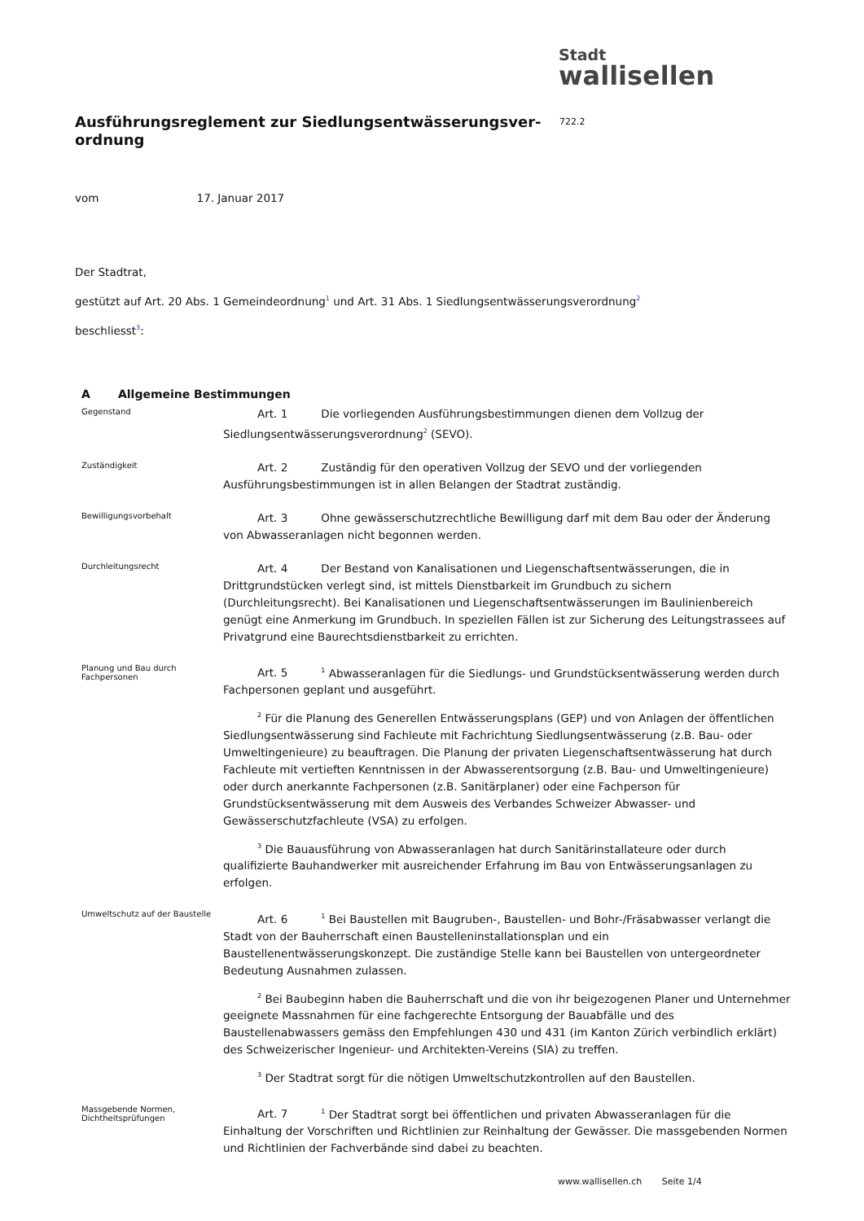Stadt
wallisellen
Ausführungsreglement zur Siedlungsentwässerungsver-ordnung
722.2
vom 17. Januar 2017
Der Stadtrat,
gestützt auf Art. 20 Abs. 1 Gemeindeordnung<sup>1</sup> und Art. 31 Abs. 1 Siedlungsentwässerungsverordnung<sup>2</sup>
beschliesst<sup>3</sup>:
A Allgemeine Bestimmungen
Gegenstand
Art. 1 Die vorliegenden Ausführungsbestimmungen dienen dem Vollzug der Siedlungsentwässerungsverordnung<sup>2</sup> (SEVO).
Zuständigkeit
Art. 2 Zuständig für den operativen Vollzug der SEVO und der vorliegenden Ausführungsbestimmungen ist in allen Belangen der Stadtrat zuständig.
Bewilligungsvorbehalt
Art. 3 Ohne gewässerschutzrechtliche Bewilligung darf mit dem Bau oder der Änderung von Abwasseranlagen nicht begonnen werden.
Durchleitungsrecht
Art. 4 Der Bestand von Kanalisationen und Liegenschaftsentwässerungen, die in Drittgrundstücken verlegt sind, ist mittels Dienstbarkeit im Grundbuch zu sichern (Durchleitungsrecht). Bei Kanalisationen und Liegenschaftsentwässerungen im Baulinienbereich genügt eine Anmerkung im Grundbuch. In speziellen Fällen ist zur Sicherung des Leitungstrassees auf Privatgrund eine Baurechtsdienstbarkeit zu errichten.
Planung und Bau durch Fachpersonen
Art. 5 <sup>1</sup> Abwasseranlagen für die Siedlungs- und Grundstücksentwässerung werden durch Fachpersonen geplant und ausgeführt.
<sup>2</sup> Für die Planung des Generellen Entwässerungsplans (GEP) und von Anlagen der öffentlichen Siedlungsentwässerung sind Fachleute mit Fachrichtung Siedlungsentwässerung (z.B. Bau- oder Umweltingenieure) zu beauftragen. Die Planung der privaten Liegenschaftsentwässerung hat durch Fachleute mit vertieften Kenntnissen in der Abwasserentsorgung (z.B. Bau- und Umweltingenieure) oder durch anerkannte Fachpersonen (z.B. Sanitärplaner) oder eine Fachperson für Grundstücksentwässerung mit dem Ausweis des Verbandes Schweizer Abwasser- und Gewässerschutzfachleute (VSA) zu erfolgen.
<sup>3</sup> Die Bauausführung von Abwasseranlagen hat durch Sanitärinstallateure oder durch qualifizierte Bauhandwerker mit ausreichender Erfahrung im Bau von Entwässerungsanlagen zu erfolgen.
Umweltschutz auf der Baustelle
Art. 6 <sup>1</sup> Bei Baustellen mit Baugruben-, Baustellen- und Bohr-/Fräsabwasser verlangt die Stadt von der Bauherrschaft einen Baustelleninstallationsplan und ein Baustellenentwässerungskonzept. Die zuständige Stelle kann bei Baustellen von untergeordneter Bedeutung Ausnahmen zulassen.
<sup>2</sup> Bei Baubeginn haben die Bauherrschaft und die von ihr beigezogenen Planer und Unternehmer geeignete Massnahmen für eine fachgerechte Entsorgung der Bauabfälle und des Baustellenabwassers gemäss den Empfehlungen 430 und 431 (im Kanton Zürich verbindlich erklärt) des Schweizerischer Ingenieur- und Architekten-Vereins (SIA) zu treffen.
<sup>3</sup> Der Stadtrat sorgt für die nötigen Umweltschutzkontrollen auf den Baustellen.
Massgebende Normen, Dichtheitsprüfungen
Art. 7 <sup>1</sup> Der Stadtrat sorgt bei öffentlichen und privaten Abwasseranlagen für die Einhaltung der Vorschriften und Richtlinien zur Reinhaltung der Gewässer. Die massgebenden Normen und Richtlinien der Fachverbände sind dabei zu beachten.
www.wallisellen.ch Seite 1/4